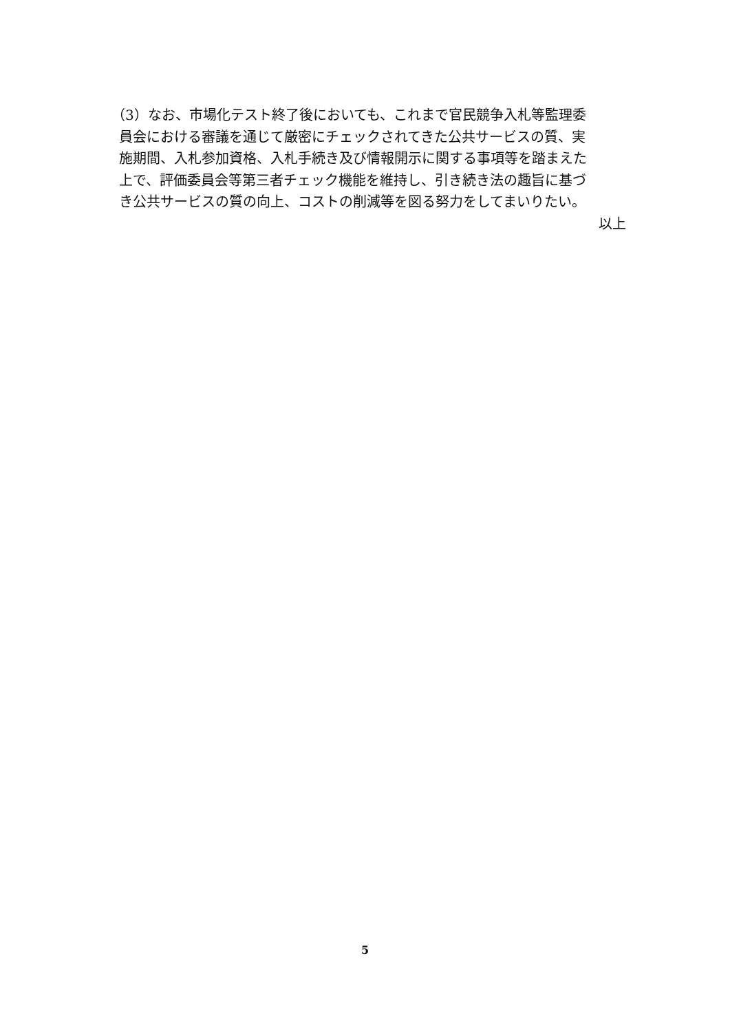（3）なお、市場化テスト終了後においても、これまで官民競争入札等監理委
員会における審議を通じて厳密にチェックされてきた公共サービスの質、実
施期間、入札参加資格、入札手続き及び情報開示に関する事項等を踏まえた
上で、評価委員会等第三者チェック機能を維持し、引き続き法の趣旨に基づ
き公共サービスの質の向上、コストの削減等を図る努力をしてまいりたい。
以上
5